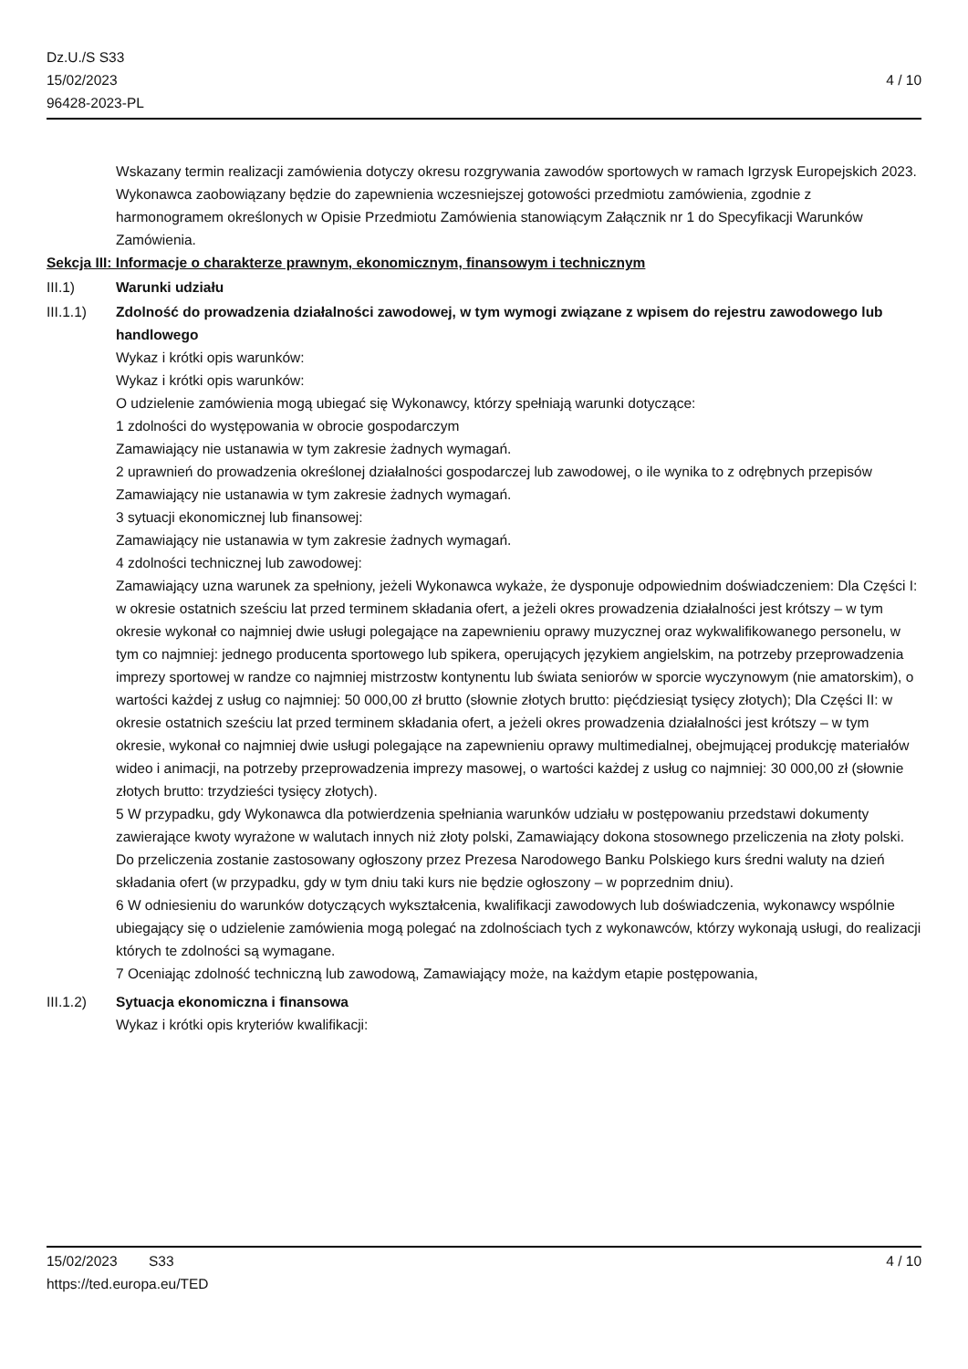Dz.U./S S33
15/02/2023
96428-2023-PL
4 / 10
Wskazany termin realizacji zamówienia dotyczy okresu rozgrywania zawodów sportowych w ramach Igrzysk Europejskich 2023. Wykonawca zaobowiązany będzie do zapewnienia wczesniejszej gotowości przedmiotu zamówienia, zgodnie z harmonogramem określonych w Opisie Przedmiotu Zamówienia stanowiącym Załącznik nr 1 do Specyfikacji Warunków Zamówienia.
Sekcja III: Informacje o charakterze prawnym, ekonomicznym, finansowym i technicznym
III.1) Warunki udziału
III.1.1) Zdolność do prowadzenia działalności zawodowej, w tym wymogi związane z wpisem do rejestru zawodowego lub handlowego
Wykaz i krótki opis warunków:
Wykaz i krótki opis warunków:
O udzielenie zamówienia mogą ubiegać się Wykonawcy, którzy spełniają warunki dotyczące:
1 zdolności do występowania w obrocie gospodarczym
Zamawiający nie ustanawia w tym zakresie żadnych wymagań.
2 uprawnień do prowadzenia określonej działalności gospodarczej lub zawodowej, o ile wynika to z odrębnych przepisów
Zamawiający nie ustanawia w tym zakresie żadnych wymagań.
3 sytuacji ekonomicznej lub finansowej:
Zamawiający nie ustanawia w tym zakresie żadnych wymagań.
4 zdolności technicznej lub zawodowej:
Zamawiający uzna warunek za spełniony, jeżeli Wykonawca wykaże, że dysponuje odpowiednim doświadczeniem: Dla Części I: w okresie ostatnich sześciu lat przed terminem składania ofert, a jeżeli okres prowadzenia działalności jest krótszy – w tym okresie wykonał co najmniej dwie usługi polegające na zapewnieniu oprawy muzycznej oraz wykwalifikowanego personelu, w tym co najmniej: jednego producenta sportowego lub spikera, operujących językiem angielskim, na potrzeby przeprowadzenia imprezy sportowej w randze co najmniej mistrzostw kontynentu lub świata seniorów w sporcie wyczynowym (nie amatorskim), o wartości każdej z usług co najmniej: 50 000,00 zł brutto (słownie złotych brutto: pięćdziesiąt tysięcy złotych); Dla Części II: w okresie ostatnich sześciu lat przed terminem składania ofert, a jeżeli okres prowadzenia działalności jest krótszy – w tym okresie, wykonał co najmniej dwie usługi polegające na zapewnieniu oprawy multimedialnej, obejmującej produkcję materiałów wideo i animacji, na potrzeby przeprowadzenia imprezy masowej, o wartości każdej z usług co najmniej: 30 000,00 zł (słownie złotych brutto: trzydzieści tysięcy złotych).
5 W przypadku, gdy Wykonawca dla potwierdzenia spełniania warunków udziału w postępowaniu przedstawi dokumenty zawierające kwoty wyrażone w walutach innych niż złoty polski, Zamawiający dokona stosownego przeliczenia na złoty polski. Do przeliczenia zostanie zastosowany ogłoszony przez Prezesa Narodowego Banku Polskiego kurs średni waluty na dzień składania ofert (w przypadku, gdy w tym dniu taki kurs nie będzie ogłoszony – w poprzednim dniu).
6 W odniesieniu do warunków dotyczących wykształcenia, kwalifikacji zawodowych lub doświadczenia, wykonawcy wspólnie ubiegający się o udzielenie zamówienia mogą polegać na zdolnościach tych z wykonawców, którzy wykonają usługi, do realizacji których te zdolności są wymagane.
7 Oceniając zdolność techniczną lub zawodową, Zamawiający może, na każdym etapie postępowania,
III.1.2) Sytuacja ekonomiczna i finansowa
Wykaz i krótki opis kryteriów kwalifikacji:
15/02/2023 S33 4 / 10
https://ted.europa.eu/TED